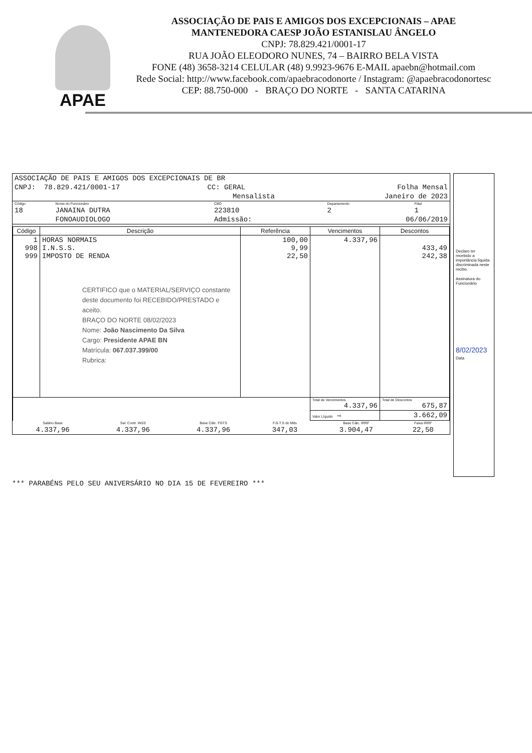APAE
ASSOCIAÇÃO DE PAIS E AMIGOS DOS EXCEPCIONAIS – APAE
MANTENEDORA CAESP JOÃO ESTANISLAU ÂNGELO
CNPJ: 78.829.421/0001-17
RUA JOÃO ELEODORO NUNES, 74 – BAIRRO BELA VISTA
FONE (48) 3658-3214 CELULAR (48) 9.9923-9676 E-MAIL apaebn@hotmail.com
Rede Social: http://www.facebook.com/apaebracodonorte / Instagram: @apaebracodonortesc
CEP: 88.750-000 - BRAÇO DO NORTE - SANTA CATARINA
| ASSOCIAÇÃO DE PAIS E AMIGOS DOS EXCEPCIONAIS DE BR | | |
| CNPJ: 78.829.421/0001-17 | CC: GERAL | Folha Mensal |
| | Mensalista | Janeiro de 2023 |
| Código | Nome do Funcionário | CBO | Departamento | Filial |
| 18 | JANAINA DUTRA | 223810 | 2 | 1 |
| | FONOAUDIOLOGO | Admissão: | 06/06/2019 | |
| Código | Descrição | Referência | Vencimentos | Descontos |
| --- | --- | --- | --- | --- |
| 1 998 999 | HORAS NORMAIS I.N.S.S. IMPOSTO DE RENDA CERTIFICO que o MATERIAL/SERVIÇO constante deste documento foi RECEBIDO/PRESTADO e aceito. BRAÇO DO NORTE 08/02/2023 Nome: João Nascimento Da Silva Cargo: Presidente APAE BN Matrícula: 067.037.399/00 Rubrica: | 100,00 9,99 22,50 | 4.337,96 | 433,49 242,38 |
| | | | Total de Vencimentos 4.337,96 | Total de Descontos 675,87 |
| | | | Valor Líquido ⇨ | 3.662,09 |
| Salário Base | Sal. Contr. INSS | Base Cálc. FGTS | F.G.T.S do Mês | Base Cálc. IRRF | Faixa IRRF |
| 4.337,96 | 4.337,96 | 4.337,96 | 347,03 | 3.904,47 | 22,50 |
Declaro ter recebido a importância líquida discriminada neste recibo.
Assinatura do Funcionário
8/02/2023
Data
*** PARABÉNS PELO SEU ANIVERSÁRIO NO DIA 15 DE FEVEREIRO ***